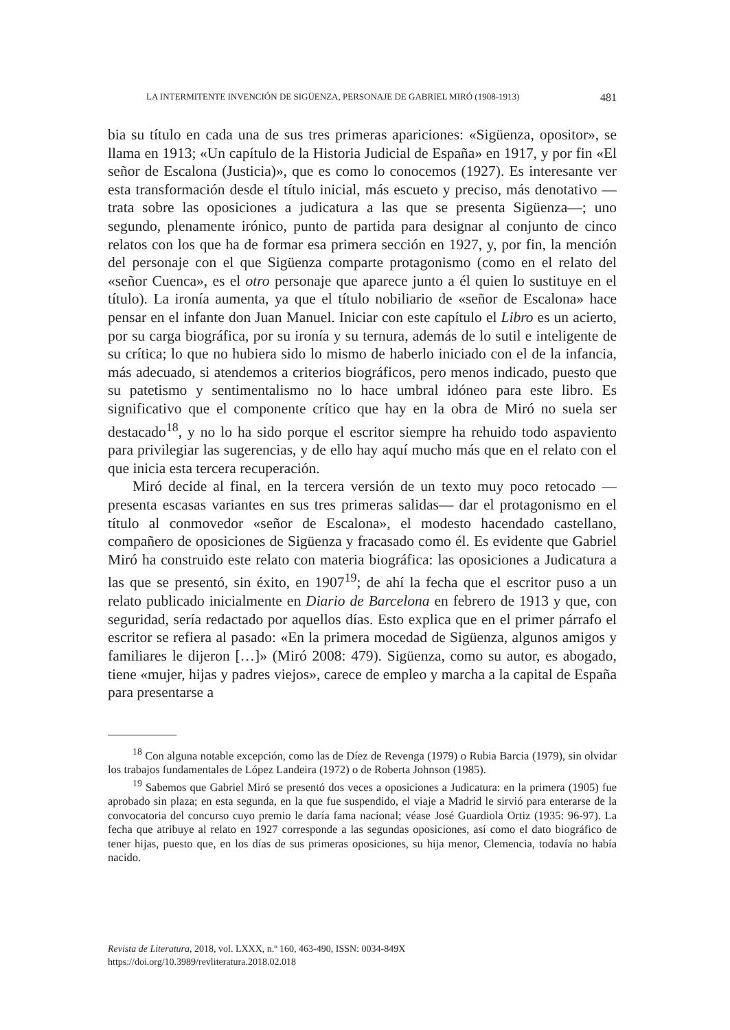LA INTERMITENTE INVENCIÓN DE SIGÜENZA, PERSONAJE DE GABRIEL MIRÓ (1908-1913) 481
bia su título en cada una de sus tres primeras apariciones: «Sigüenza, opositor», se llama en 1913; «Un capítulo de la Historia Judicial de España» en 1917, y por fin «El señor de Escalona (Justicia)», que es como lo conocemos (1927). Es interesante ver esta transformación desde el título inicial, más escueto y preciso, más denotativo —trata sobre las oposiciones a judicatura a las que se presenta Sigüenza—; uno segundo, plenamente irónico, punto de partida para designar al conjunto de cinco relatos con los que ha de formar esa primera sección en 1927, y, por fin, la mención del personaje con el que Sigüenza comparte protagonismo (como en el relato del «señor Cuenca», es el otro personaje que aparece junto a él quien lo sustituye en el título). La ironía aumenta, ya que el título nobiliario de «señor de Escalona» hace pensar en el infante don Juan Manuel. Iniciar con este capítulo el Libro es un acierto, por su carga biográfica, por su ironía y su ternura, además de lo sutil e inteligente de su crítica; lo que no hubiera sido lo mismo de haberlo iniciado con el de la infancia, más adecuado, si atendemos a criterios biográficos, pero menos indicado, puesto que su patetismo y sentimentalismo no lo hace umbral idóneo para este libro. Es significativo que el componente crítico que hay en la obra de Miró no suela ser destacado<sup>18</sup>, y no lo ha sido porque el escritor siempre ha rehuido todo aspaviento para privilegiar las sugerencias, y de ello hay aquí mucho más que en el relato con el que inicia esta tercera recuperación.
Miró decide al final, en la tercera versión de un texto muy poco retocado —presenta escasas variantes en sus tres primeras salidas— dar el protagonismo en el título al conmovedor «señor de Escalona», el modesto hacendado castellano, compañero de oposiciones de Sigüenza y fracasado como él. Es evidente que Gabriel Miró ha construido este relato con materia biográfica: las oposiciones a Judicatura a las que se presentó, sin éxito, en 1907<sup>19</sup>; de ahí la fecha que el escritor puso a un relato publicado inicialmente en Diario de Barcelona en febrero de 1913 y que, con seguridad, sería redactado por aquellos días. Esto explica que en el primer párrafo el escritor se refiera al pasado: «En la primera mocedad de Sigüenza, algunos amigos y familiares le dijeron […]» (Miró 2008: 479). Sigüenza, como su autor, es abogado, tiene «mujer, hijas y padres viejos», carece de empleo y marcha a la capital de España para presentarse a
<sup>18</sup> Con alguna notable excepción, como las de Díez de Revenga (1979) o Rubia Barcia (1979), sin olvidar los trabajos fundamentales de López Landeira (1972) o de Roberta Johnson (1985).
<sup>19</sup> Sabemos que Gabriel Miró se presentó dos veces a oposiciones a Judicatura: en la primera (1905) fue aprobado sin plaza; en esta segunda, en la que fue suspendido, el viaje a Madrid le sirvió para enterarse de la convocatoria del concurso cuyo premio le daría fama nacional; véase José Guardiola Ortiz (1935: 96-97). La fecha que atribuye al relato en 1927 corresponde a las segundas oposiciones, así como el dato biográfico de tener hijas, puesto que, en los días de sus primeras oposiciones, su hija menor, Clemencia, todavía no había nacido.
Revista de Literatura, 2018, vol. LXXX, n.º 160, 463-490, ISSN: 0034-849X
https://doi.org/10.3989/revliteratura.2018.02.018